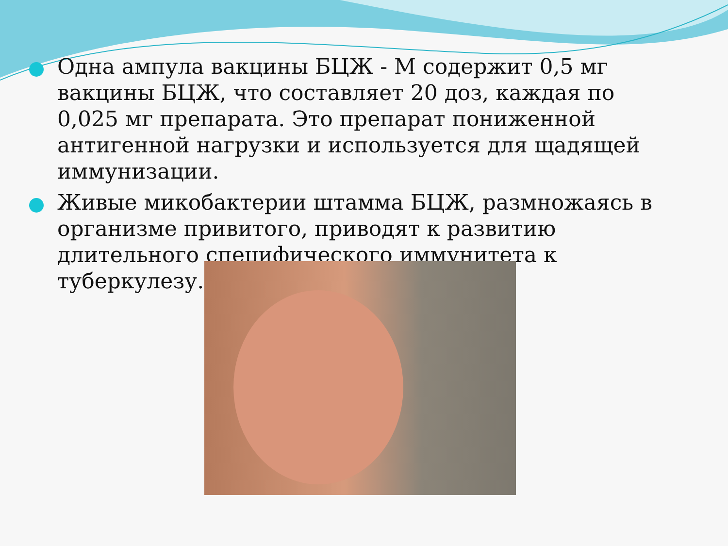Одна ампула вакцины БЦЖ - М содержит 0,5 мг вакцины БЦЖ, что составляет 20 доз, каждая по 0,025 мг препарата. Это препарат пониженной антигенной нагрузки и используется для щадящей иммунизации.
Живые микобактерии штамма БЦЖ, размножаясь в организме привитого, приводят к развитию длительного специфического иммунитета к туберкулезу.